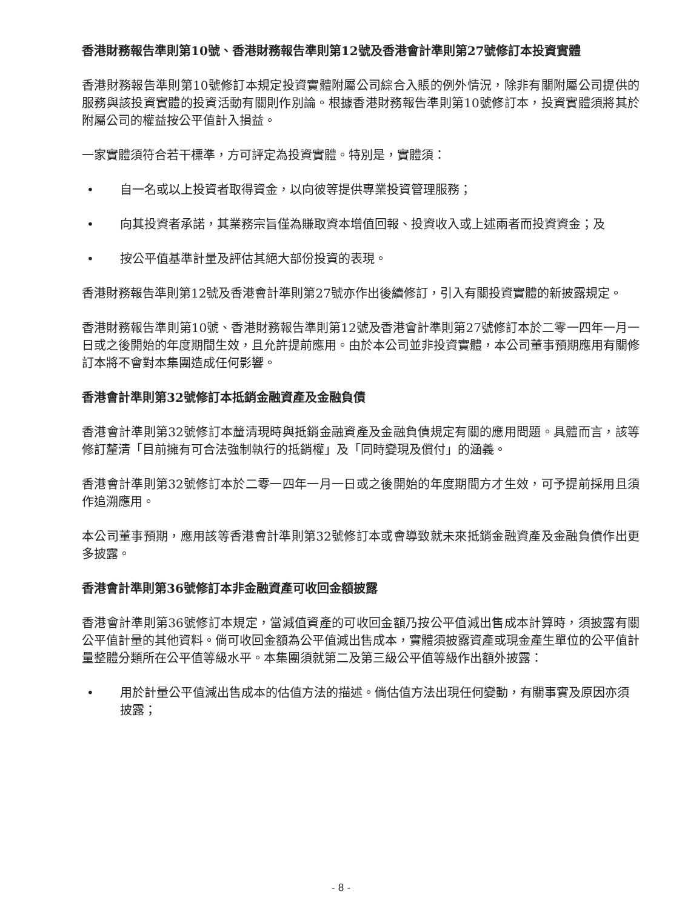香港財務報告準則第10號、香港財務報告準則第12號及香港會計準則第27號修訂本投資實體
香港財務報告準則第10號修訂本規定投資實體附屬公司綜合入賬的例外情況，除非有關附屬公司提供的服務與該投資實體的投資活動有關則作別論。根據香港財務報告準則第10號修訂本，投資實體須將其於附屬公司的權益按公平值計入損益。
一家實體須符合若干標準，方可評定為投資實體。特別是，實體須：
• 自一名或以上投資者取得資金，以向彼等提供專業投資管理服務；
• 向其投資者承諾，其業務宗旨僅為賺取資本增值回報、投資收入或上述兩者而投資資金；及
• 按公平值基準計量及評估其絕大部份投資的表現。
香港財務報告準則第12號及香港會計準則第27號亦作出後續修訂，引入有關投資實體的新披露規定。
香港財務報告準則第10號、香港財務報告準則第12號及香港會計準則第27號修訂本於二零一四年一月一日或之後開始的年度期間生效，且允許提前應用。由於本公司並非投資實體，本公司董事預期應用有關修訂本將不會對本集團造成任何影響。
香港會計準則第32號修訂本抵銷金融資產及金融負債
香港會計準則第32號修訂本釐清現時與抵銷金融資產及金融負債規定有關的應用問題。具體而言，該等修訂釐清「目前擁有可合法強制執行的抵銷權」及「同時變現及償付」的涵義。
香港會計準則第32號修訂本於二零一四年一月一日或之後開始的年度期間方才生效，可予提前採用且須作追溯應用。
本公司董事預期，應用該等香港會計準則第32號修訂本或會導致就未來抵銷金融資產及金融負債作出更多披露。
香港會計準則第36號修訂本非金融資產可收回金額披露
香港會計準則第36號修訂本規定，當減值資產的可收回金額乃按公平值減出售成本計算時，須披露有關公平值計量的其他資料。倘可收回金額為公平值減出售成本，實體須披露資產或現金產生單位的公平值計量整體分類所在公平值等級水平。本集團須就第二及第三級公平值等級作出額外披露：
• 用於計量公平值減出售成本的估值方法的描述。倘估值方法出現任何變動，有關事實及原因亦須披露；
- 8 -